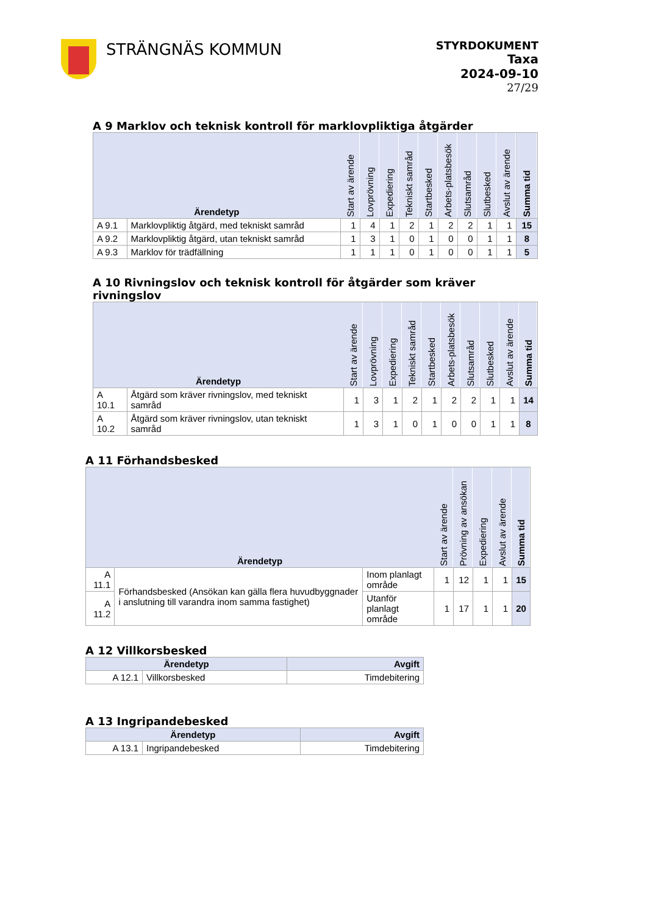STRÄNGNÄS KOMMUN
STYRDOKUMENT
Taxa
2024-09-10
27/29
A 9 Marklov och teknisk kontroll för marklovpliktiga åtgärder
| Ärendetyp | | Start av ärende | Lovprövning | Expediering | Tekniskt samråd | Startbesked | Arbets-platsbesök | Slutsamråd | Slutbesked | Avslut av ärende | Summa tid |
| --- | --- | --- | --- | --- | --- | --- | --- | --- | --- | --- | --- |
| A 9.1 | Marklovpliktig åtgärd, med tekniskt samråd | 1 | 4 | 1 | 2 | 1 | 2 | 2 | 1 | 1 | 15 |
| A 9.2 | Marklovpliktig åtgärd, utan tekniskt samråd | 1 | 3 | 1 | 0 | 1 | 0 | 0 | 1 | 1 | 8 |
| A 9.3 | Marklov för trädfällning | 1 | 1 | 1 | 0 | 1 | 0 | 0 | 1 | 1 | 5 |
A 10 Rivningslov och teknisk kontroll för åtgärder som kräver rivningslov
| Ärendetyp | | Start av ärende | Lovprövning | Expediering | Tekniskt samråd | Startbesked | Arbets-platsbesök | Slutsamråd | Slutbesked | Avslut av ärende | Summa tid |
| --- | --- | --- | --- | --- | --- | --- | --- | --- | --- | --- | --- |
| A 10.1 | Åtgärd som kräver rivningslov, med tekniskt samråd | 1 | 3 | 1 | 2 | 1 | 2 | 2 | 1 | 1 | 14 |
| A 10.2 | Åtgärd som kräver rivningslov, utan tekniskt samråd | 1 | 3 | 1 | 0 | 1 | 0 | 0 | 1 | 1 | 8 |
A 11 Förhandsbesked
| Ärendetyp | | | Start av ärende | Prövning av ansökan | Expediering | Avslut av ärende | Summa tid |
| --- | --- | --- | --- | --- | --- | --- | --- |
| A 11.1 | Förhandsbesked (Ansökan kan gälla flera huvudbyggnader i anslutning till varandra inom samma fastighet) | Inom planlagt område | 1 | 12 | 1 | 1 | 15 |
| A 11.2 | | Utanför planlagt område | 1 | 17 | 1 | 1 | 20 |
A 12 Villkorsbesked
| Ärendetyp | | Avgift |
| --- | --- | --- |
| A 12.1 | Villkorsbesked | Timdebitering |
A 13 Ingripandebesked
| Ärendetyp | | Avgift |
| --- | --- | --- |
| A 13.1 | Ingripandebesked | Timdebitering |